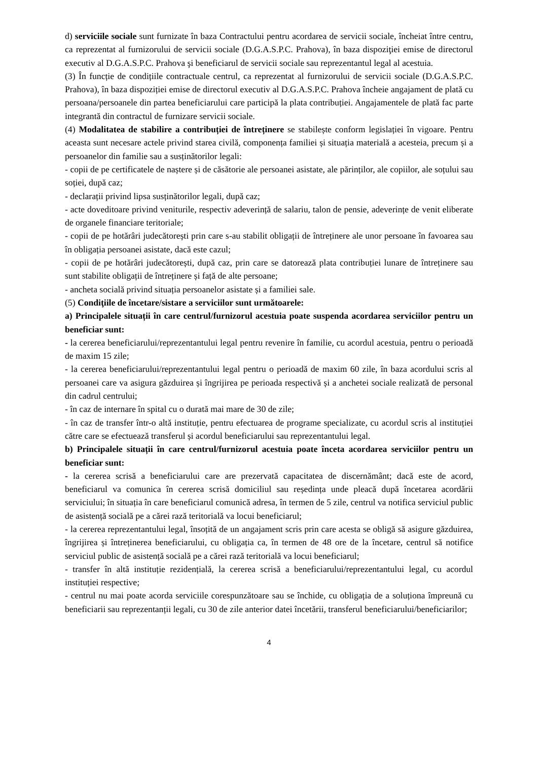d) serviciile sociale sunt furnizate în baza Contractului pentru acordarea de servicii sociale, încheiat între centru, ca reprezentat al furnizorului de servicii sociale (D.G.A.S.P.C. Prahova), în baza dispoziţiei emise de directorul executiv al D.G.A.S.P.C. Prahova şi beneficiarul de servicii sociale sau reprezentantul legal al acestuia.
(3) În funcție de condițiile contractuale centrul, ca reprezentat al furnizorului de servicii sociale (D.G.A.S.P.C. Prahova), în baza dispoziției emise de directorul executiv al D.G.A.S.P.C. Prahova încheie angajament de plată cu persoana/persoanele din partea beneficiarului care participă la plata contribuției. Angajamentele de plată fac parte integrantă din contractul de furnizare servicii sociale.
(4) Modalitatea de stabilire a contribuției de întreținere se stabilește conform legislației în vigoare. Pentru aceasta sunt necesare actele privind starea civilă, componența familiei și situația materială a acesteia, precum și a persoanelor din familie sau a susținătorilor legali:
- copii de pe certificatele de naștere și de căsătorie ale persoanei asistate, ale părinților, ale copiilor, ale soțului sau soției, după caz;
- declarații privind lipsa susținătorilor legali, după caz;
- acte doveditoare privind veniturile, respectiv adeverință de salariu, talon de pensie, adeverințe de venit eliberate de organele financiare teritoriale;
- copii de pe hotărâri judecătorești prin care s-au stabilit obligații de întreținere ale unor persoane în favoarea sau în obligația persoanei asistate, dacă este cazul;
- copii de pe hotărâri judecătorești, după caz, prin care se datorează plata contribuției lunare de întreținere sau sunt stabilite obligații de întreținere și față de alte persoane;
- ancheta socială privind situația persoanelor asistate și a familiei sale.
(5) Condiţiile de încetare/sistare a serviciilor sunt următoarele:
a) Principalele situații în care centrul/furnizorul acestuia poate suspenda acordarea serviciilor pentru un beneficiar sunt:
- la cererea beneficiarului/reprezentantului legal pentru revenire în familie, cu acordul acestuia, pentru o perioadă de maxim 15 zile;
- la cererea beneficiarului/reprezentantului legal pentru o perioadă de maxim 60 zile, în baza acordului scris al persoanei care va asigura găzduirea și îngrijirea pe perioada respectivă și a anchetei sociale realizată de personal din cadrul centrului;
- în caz de internare în spital cu o durată mai mare de 30 de zile;
- în caz de transfer într-o altă instituție, pentru efectuarea de programe specializate, cu acordul scris al instituției către care se efectuează transferul și acordul beneficiarului sau reprezentantului legal.
b) Principalele situații în care centrul/furnizorul acestuia poate înceta acordarea serviciilor pentru un beneficiar sunt:
- la cererea scrisă a beneficiarului care are prezervată capacitatea de discernământ; dacă este de acord, beneficiarul va comunica în cererea scrisă domiciliul sau reședința unde pleacă după încetarea acordării serviciului; în situația în care beneficiarul comunică adresa, în termen de 5 zile, centrul va notifica serviciul public de asistență socială pe a cărei rază teritorială va locui beneficiarul;
- la cererea reprezentantului legal, însoțită de un angajament scris prin care acesta se obligă să asigure găzduirea, îngrijirea și întreținerea beneficiarului, cu obligația ca, în termen de 48 ore de la încetare, centrul să notifice serviciul public de asistență socială pe a cărei rază teritorială va locui beneficiarul;
- transfer în altă instituție rezidențială, la cererea scrisă a beneficiarului/reprezentantului legal, cu acordul instituției respective;
- centrul nu mai poate acorda serviciile corespunzătoare sau se închide, cu obligația de a soluționa împreună cu beneficiarii sau reprezentanții legali, cu 30 de zile anterior datei încetării, transferul beneficiarului/beneficiarilor;
4